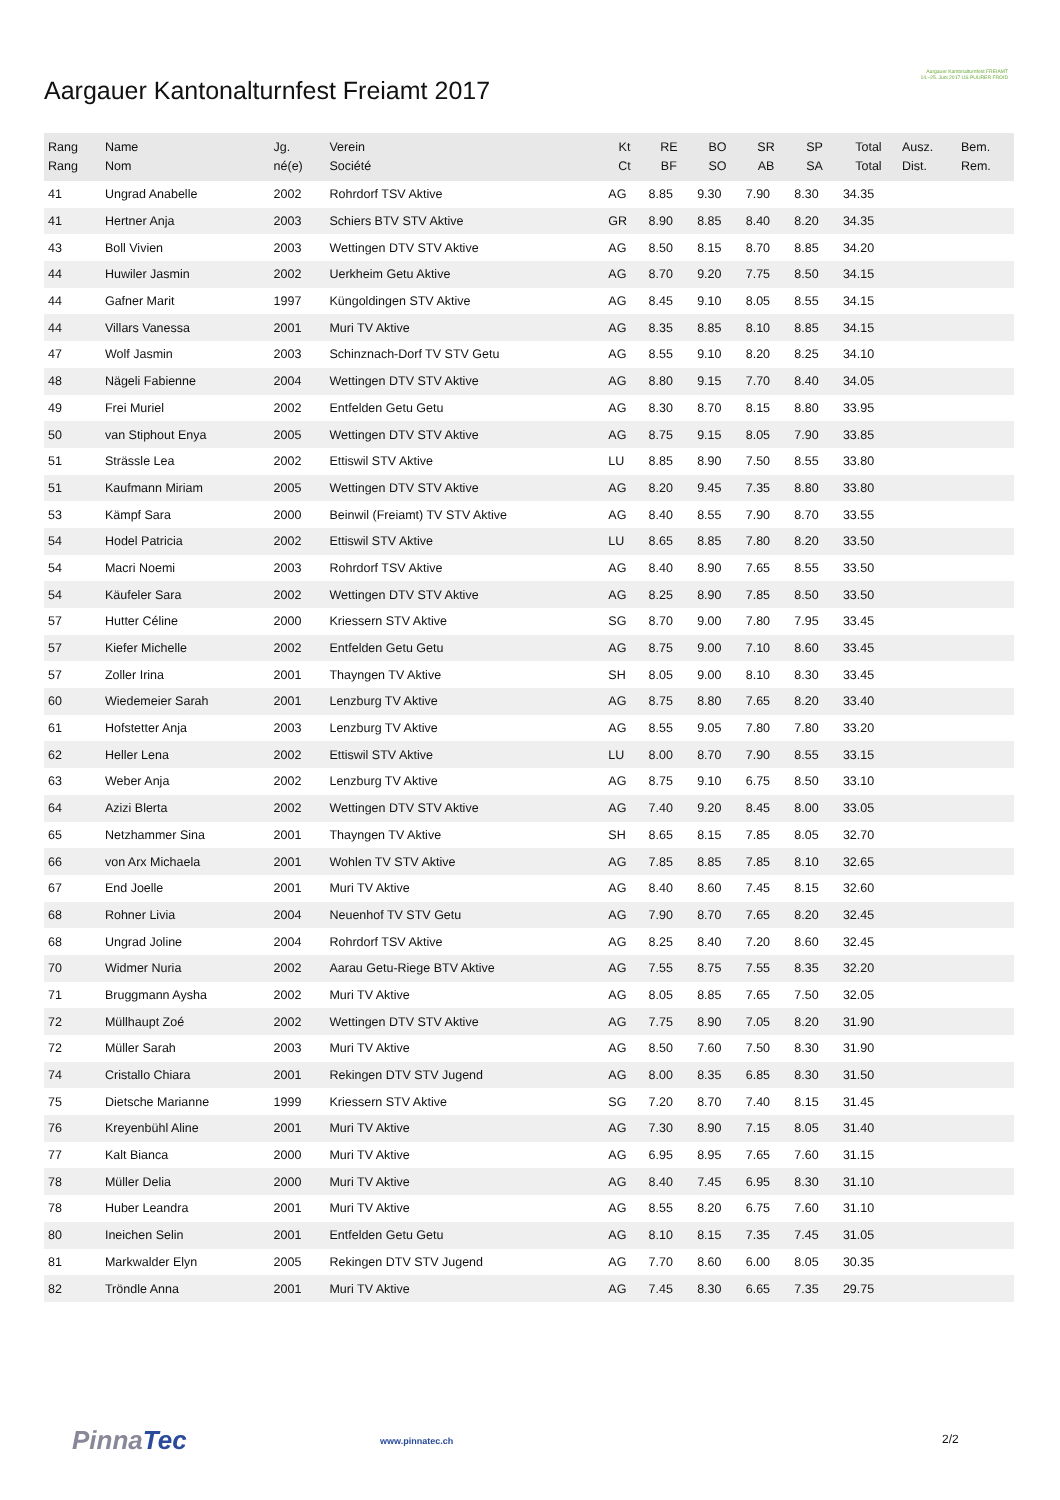Aargauer Kantonalturnfest Freiamt 2017
Aargauer Kantonalturnfest FREIAMT
14.–25. Juni 2017 US PUURER FROID
| Rang Rang | Name Nom | Jg. né(e) | Verein Société | Kt Ct | RE BF | BO SO | SR AB | SP SA | Total Total | Ausz. Dist. | Bem. Rem. |
| --- | --- | --- | --- | --- | --- | --- | --- | --- | --- | --- | --- |
| 41 | Ungrad Anabelle | 2002 | Rohrdorf TSV Aktive | AG | 8.85 | 9.30 | 7.90 | 8.30 | 34.35 | | |
| 41 | Hertner Anja | 2003 | Schiers BTV STV Aktive | GR | 8.90 | 8.85 | 8.40 | 8.20 | 34.35 | | |
| 43 | Boll Vivien | 2003 | Wettingen DTV STV Aktive | AG | 8.50 | 8.15 | 8.70 | 8.85 | 34.20 | | |
| 44 | Huwiler Jasmin | 2002 | Uerkheim Getu Aktive | AG | 8.70 | 9.20 | 7.75 | 8.50 | 34.15 | | |
| 44 | Gafner Marit | 1997 | Küngoldingen STV Aktive | AG | 8.45 | 9.10 | 8.05 | 8.55 | 34.15 | | |
| 44 | Villars Vanessa | 2001 | Muri TV Aktive | AG | 8.35 | 8.85 | 8.10 | 8.85 | 34.15 | | |
| 47 | Wolf Jasmin | 2003 | Schinznach-Dorf TV STV Getu | AG | 8.55 | 9.10 | 8.20 | 8.25 | 34.10 | | |
| 48 | Nägeli Fabienne | 2004 | Wettingen DTV STV Aktive | AG | 8.80 | 9.15 | 7.70 | 8.40 | 34.05 | | |
| 49 | Frei Muriel | 2002 | Entfelden Getu Getu | AG | 8.30 | 8.70 | 8.15 | 8.80 | 33.95 | | |
| 50 | van Stiphout Enya | 2005 | Wettingen DTV STV Aktive | AG | 8.75 | 9.15 | 8.05 | 7.90 | 33.85 | | |
| 51 | Strässle Lea | 2002 | Ettiswil STV Aktive | LU | 8.85 | 8.90 | 7.50 | 8.55 | 33.80 | | |
| 51 | Kaufmann Miriam | 2005 | Wettingen DTV STV Aktive | AG | 8.20 | 9.45 | 7.35 | 8.80 | 33.80 | | |
| 53 | Kämpf Sara | 2000 | Beinwil (Freiamt) TV STV Aktive | AG | 8.40 | 8.55 | 7.90 | 8.70 | 33.55 | | |
| 54 | Hodel Patricia | 2002 | Ettiswil STV Aktive | LU | 8.65 | 8.85 | 7.80 | 8.20 | 33.50 | | |
| 54 | Macri Noemi | 2003 | Rohrdorf TSV Aktive | AG | 8.40 | 8.90 | 7.65 | 8.55 | 33.50 | | |
| 54 | Käufeler Sara | 2002 | Wettingen DTV STV Aktive | AG | 8.25 | 8.90 | 7.85 | 8.50 | 33.50 | | |
| 57 | Hutter Céline | 2000 | Kriessern STV Aktive | SG | 8.70 | 9.00 | 7.80 | 7.95 | 33.45 | | |
| 57 | Kiefer Michelle | 2002 | Entfelden Getu Getu | AG | 8.75 | 9.00 | 7.10 | 8.60 | 33.45 | | |
| 57 | Zoller Irina | 2001 | Thayngen TV Aktive | SH | 8.05 | 9.00 | 8.10 | 8.30 | 33.45 | | |
| 60 | Wiedemeier Sarah | 2001 | Lenzburg TV Aktive | AG | 8.75 | 8.80 | 7.65 | 8.20 | 33.40 | | |
| 61 | Hofstetter Anja | 2003 | Lenzburg TV Aktive | AG | 8.55 | 9.05 | 7.80 | 7.80 | 33.20 | | |
| 62 | Heller Lena | 2002 | Ettiswil STV Aktive | LU | 8.00 | 8.70 | 7.90 | 8.55 | 33.15 | | |
| 63 | Weber Anja | 2002 | Lenzburg TV Aktive | AG | 8.75 | 9.10 | 6.75 | 8.50 | 33.10 | | |
| 64 | Azizi Blerta | 2002 | Wettingen DTV STV Aktive | AG | 7.40 | 9.20 | 8.45 | 8.00 | 33.05 | | |
| 65 | Netzhammer Sina | 2001 | Thayngen TV Aktive | SH | 8.65 | 8.15 | 7.85 | 8.05 | 32.70 | | |
| 66 | von Arx Michaela | 2001 | Wohlen TV STV Aktive | AG | 7.85 | 8.85 | 7.85 | 8.10 | 32.65 | | |
| 67 | End Joelle | 2001 | Muri TV Aktive | AG | 8.40 | 8.60 | 7.45 | 8.15 | 32.60 | | |
| 68 | Rohner Livia | 2004 | Neuenhof TV STV Getu | AG | 7.90 | 8.70 | 7.65 | 8.20 | 32.45 | | |
| 68 | Ungrad Joline | 2004 | Rohrdorf TSV Aktive | AG | 8.25 | 8.40 | 7.20 | 8.60 | 32.45 | | |
| 70 | Widmer Nuria | 2002 | Aarau Getu-Riege BTV Aktive | AG | 7.55 | 8.75 | 7.55 | 8.35 | 32.20 | | |
| 71 | Bruggmann Aysha | 2002 | Muri TV Aktive | AG | 8.05 | 8.85 | 7.65 | 7.50 | 32.05 | | |
| 72 | Müllhaupt Zoé | 2002 | Wettingen DTV STV Aktive | AG | 7.75 | 8.90 | 7.05 | 8.20 | 31.90 | | |
| 72 | Müller Sarah | 2003 | Muri TV Aktive | AG | 8.50 | 7.60 | 7.50 | 8.30 | 31.90 | | |
| 74 | Cristallo Chiara | 2001 | Rekingen DTV STV Jugend | AG | 8.00 | 8.35 | 6.85 | 8.30 | 31.50 | | |
| 75 | Dietsche Marianne | 1999 | Kriessern STV Aktive | SG | 7.20 | 8.70 | 7.40 | 8.15 | 31.45 | | |
| 76 | Kreyenbühl Aline | 2001 | Muri TV Aktive | AG | 7.30 | 8.90 | 7.15 | 8.05 | 31.40 | | |
| 77 | Kalt Bianca | 2000 | Muri TV Aktive | AG | 6.95 | 8.95 | 7.65 | 7.60 | 31.15 | | |
| 78 | Müller Delia | 2000 | Muri TV Aktive | AG | 8.40 | 7.45 | 6.95 | 8.30 | 31.10 | | |
| 78 | Huber Leandra | 2001 | Muri TV Aktive | AG | 8.55 | 8.20 | 6.75 | 7.60 | 31.10 | | |
| 80 | Ineichen Selin | 2001 | Entfelden Getu Getu | AG | 8.10 | 8.15 | 7.35 | 7.45 | 31.05 | | |
| 81 | Markwalder Elyn | 2005 | Rekingen DTV STV Jugend | AG | 7.70 | 8.60 | 6.00 | 8.05 | 30.35 | | |
| 82 | Tröndle Anna | 2001 | Muri TV Aktive | AG | 7.45 | 8.30 | 6.65 | 7.35 | 29.75 | | |
PinnaTec www.pinnatec.ch 2/2